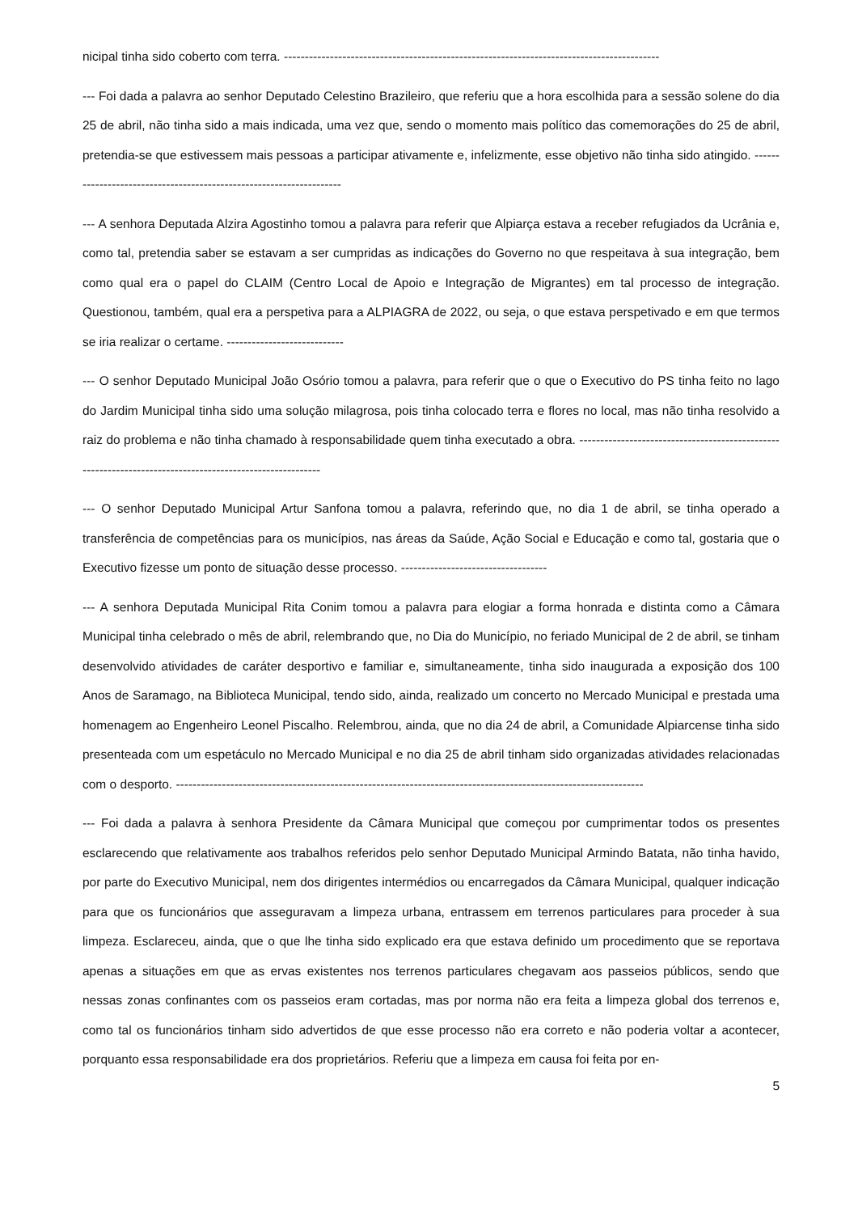nicipal tinha sido coberto com terra. ------------------------------------------------------------------------------------------
--- Foi dada a palavra ao senhor Deputado Celestino Brazileiro, que referiu que a hora escolhida para a sessão solene do dia 25 de abril, não tinha sido a mais indicada, uma vez que, sendo o momento mais político das comemorações do 25 de abril, pretendia-se que estivessem mais pessoas a participar ativamente e, infelizmente, esse objetivo não tinha sido atingido. --------------------------------------------------------------------
--- A senhora Deputada Alzira Agostinho tomou a palavra para referir que Alpiarça estava a receber refugiados da Ucrânia e, como tal, pretendia saber se estavam a ser cumpridas as indicações do Governo no que respeitava à sua integração, bem como qual era o papel do CLAIM (Centro Local de Apoio e Integração de Migrantes) em tal processo de integração. Questionou, também, qual era a perspetiva para a ALPIAGRA de 2022, ou seja, o que estava perspetivado e em que termos se iria realizar o certame. ----------------------------
--- O senhor Deputado Municipal João Osório tomou a palavra, para referir que o que o Executivo do PS tinha feito no lago do Jardim Municipal tinha sido uma solução milagrosa, pois tinha colocado terra e flores no local, mas não tinha resolvido a raiz do problema e não tinha chamado à responsabilidade quem tinha executado a obra. ---------------------------------------------------------------------------------------------------------
--- O senhor Deputado Municipal Artur Sanfona tomou a palavra, referindo que, no dia 1 de abril, se tinha operado a transferência de competências para os municípios, nas áreas da Saúde, Ação Social e Educação e como tal, gostaria que o Executivo fizesse um ponto de situação desse processo. -----------------------------------
--- A senhora Deputada Municipal Rita Conim tomou a palavra para elogiar a forma honrada e distinta como a Câmara Municipal tinha celebrado o mês de abril, relembrando que, no Dia do Município, no feriado Municipal de 2 de abril, se tinham desenvolvido atividades de caráter desportivo e familiar e, simultaneamente, tinha sido inaugurada a exposição dos 100 Anos de Saramago, na Biblioteca Municipal, tendo sido, ainda, realizado um concerto no Mercado Municipal e prestada uma homenagem ao Engenheiro Leonel Piscalho. Relembrou, ainda, que no dia 24 de abril, a Comunidade Alpiarcense tinha sido presenteada com um espetáculo no Mercado Municipal e no dia 25 de abril tinham sido organizadas atividades relacionadas com o desporto. ----------------------------------------------------------------------------------------------------------------
--- Foi dada a palavra à senhora Presidente da Câmara Municipal que começou por cumprimentar todos os presentes esclarecendo que relativamente aos trabalhos referidos pelo senhor Deputado Municipal Armindo Batata, não tinha havido, por parte do Executivo Municipal, nem dos dirigentes intermédios ou encarregados da Câmara Municipal, qualquer indicação para que os funcionários que asseguravam a limpeza urbana, entrassem em terrenos particulares para proceder à sua limpeza. Esclareceu, ainda, que o que lhe tinha sido explicado era que estava definido um procedimento que se reportava apenas a situações em que as ervas existentes nos terrenos particulares chegavam aos passeios públicos, sendo que nessas zonas confinantes com os passeios eram cortadas, mas por norma não era feita a limpeza global dos terrenos e, como tal os funcionários tinham sido advertidos de que esse processo não era correto e não poderia voltar a acontecer, porquanto essa responsabilidade era dos proprietários. Referiu que a limpeza em causa foi feita por en-
5